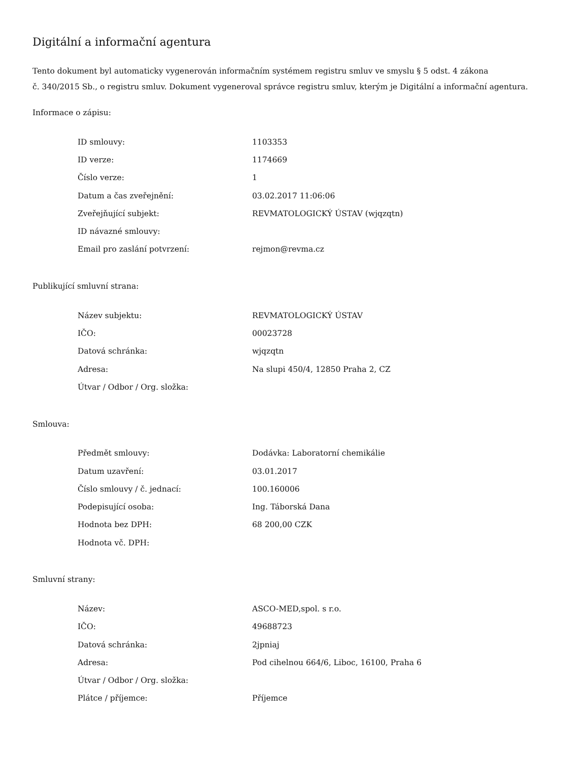Digitální a informační agentura
Tento dokument byl automaticky vygenerován informačním systémem registru smluv ve smyslu § 5 odst. 4 zákona
č. 340/2015 Sb., o registru smluv. Dokument vygeneroval správce registru smluv, kterým je Digitální a informační agentura.
Informace o zápisu:
| ID smlouvy: | 1103353 |
| ID verze: | 1174669 |
| Číslo verze: | 1 |
| Datum a čas zveřejnění: | 03.02.2017 11:06:06 |
| Zveřejňující subjekt: | REVMATOLOGICKÝ ÚSTAV (wjqzqtn) |
| ID návazné smlouvy: | |
| Email pro zaslání potvrzení: | rejmon@revma.cz |
Publikující smluvní strana:
| Název subjektu: | REVMATOLOGICKÝ ÚSTAV |
| IČO: | 00023728 |
| Datová schránka: | wjqzqtn |
| Adresa: | Na slupi 450/4, 12850 Praha 2, CZ |
| Útvar / Odbor / Org. složka: | |
Smlouva:
| Předmět smlouvy: | Dodávka: Laboratorní chemikálie |
| Datum uzavření: | 03.01.2017 |
| Číslo smlouvy / č. jednací: | 100.160006 |
| Podepisující osoba: | Ing. Táborská Dana |
| Hodnota bez DPH: | 68 200,00 CZK |
| Hodnota vč. DPH: | |
Smluvní strany:
| Název: | ASCO-MED,spol. s r.o. |
| IČO: | 49688723 |
| Datová schránka: | 2jpniaj |
| Adresa: | Pod cihelnou 664/6, Liboc, 16100, Praha 6 |
| Útvar / Odbor / Org. složka: | |
| Plátce / příjemce: | Příjemce |